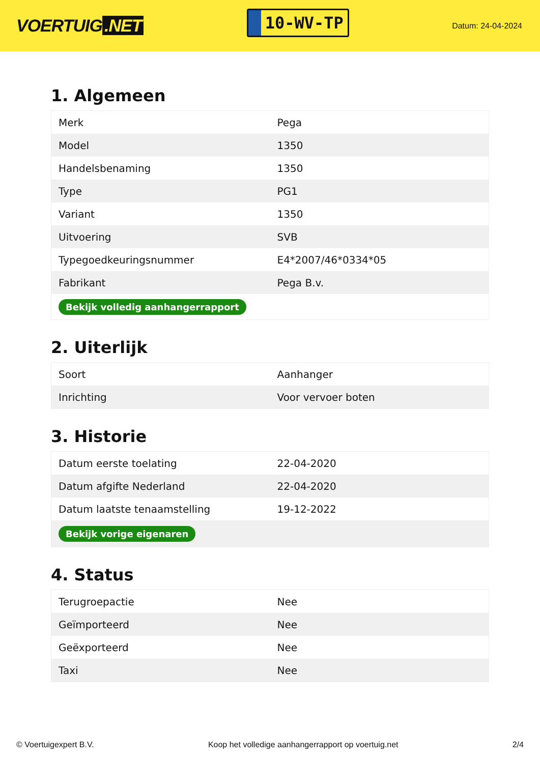VOERTUIG.NET
10-WV-TP
Datum: 24-04-2024
1. Algemeen
| Merk | Pega |
| Model | 1350 |
| Handelsbenaming | 1350 |
| Type | PG1 |
| Variant | 1350 |
| Uitvoering | SVB |
| Typegoedkeuringsnummer | E4*2007/46*0334*05 |
| Fabrikant | Pega B.v. |
| Bekijk volledig aanhangerrapport | |
2. Uiterlijk
| Soort | Aanhanger |
| Inrichting | Voor vervoer boten |
3. Historie
| Datum eerste toelating | 22-04-2020 |
| Datum afgifte Nederland | 22-04-2020 |
| Datum laatste tenaamstelling | 19-12-2022 |
| Bekijk vorige eigenaren | |
4. Status
| Terugroepactie | Nee |
| Geïmporteerd | Nee |
| Geëxporteerd | Nee |
| Taxi | Nee |
© Voertuigexpert B.V. Koop het volledige aanhangerrapport op voertuig.net 2/4